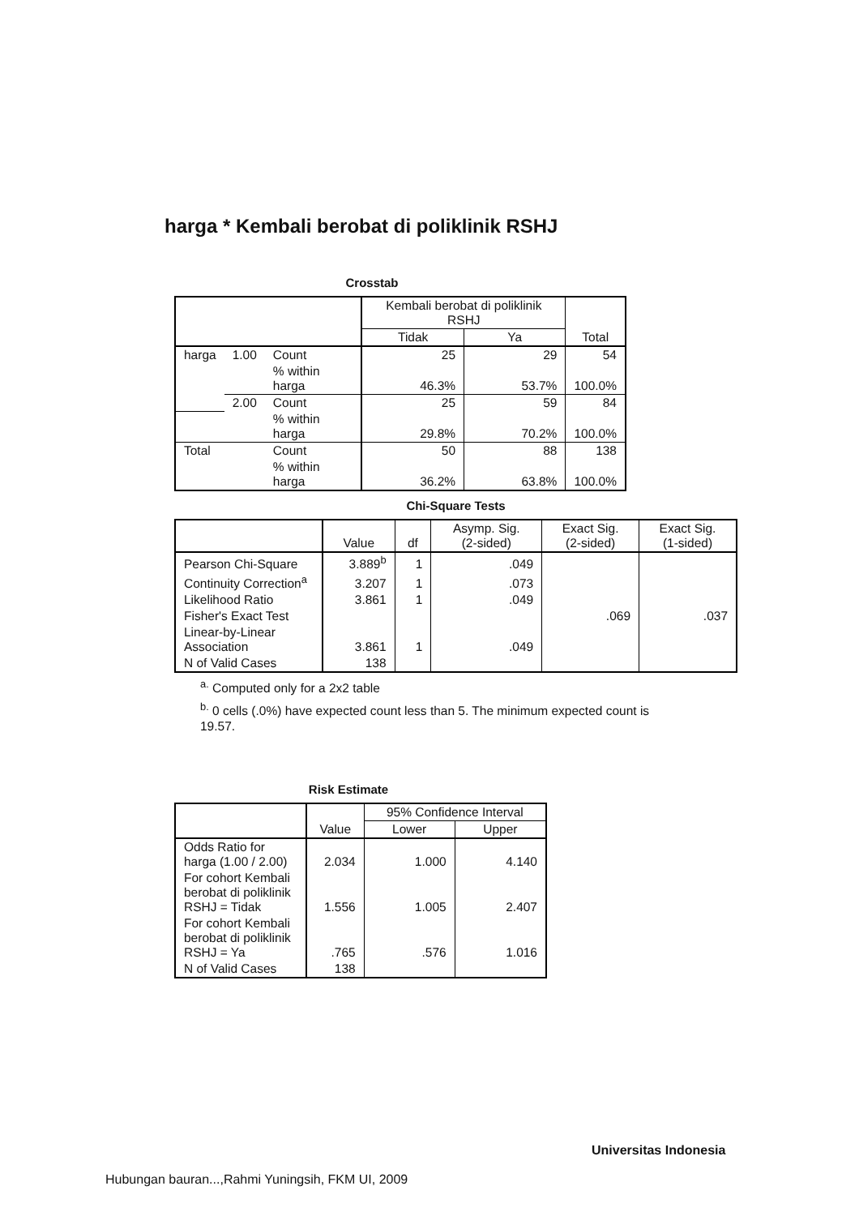harga * Kembali berobat di poliklinik RSHJ
Crosstab
| | | | Kembali berobat di poliklinik RSHJ | | Total |
| --- | --- | --- | --- | --- | --- |
| | | | Tidak | Ya | |
| harga | 1.00 | Count | 25 | 29 | 54 |
| | | % within harga | 46.3% | 53.7% | 100.0% |
| | 2.00 | Count | 25 | 59 | 84 |
| | | % within harga | 29.8% | 70.2% | 100.0% |
| Total | | Count | 50 | 88 | 138 |
| | | % within harga | 36.2% | 63.8% | 100.0% |
Chi-Square Tests
| | Value | df | Asymp. Sig. (2-sided) | Exact Sig. (2-sided) | Exact Sig. (1-sided) |
| --- | --- | --- | --- | --- | --- |
| Pearson Chi-Square | 3.889<sup>b</sup> | 1 | .049 | | |
| Continuity Correction<sup>a</sup> | 3.207 | 1 | .073 | | |
| Likelihood Ratio | 3.861 | 1 | .049 | | |
| Fisher's Exact Test | | | | .069 | .037 |
| Linear-by-Linear Association | 3.861 | 1 | .049 | | |
| N of Valid Cases | 138 | | | | |
<sup>a.</sup> Computed only for a 2x2 table
<sup>b.</sup> 0 cells (.0%) have expected count less than 5. The minimum expected count is 19.57.
Risk Estimate
| | Value | 95% Confidence Interval | |
| --- | --- | --- | --- |
| | | Lower | Upper |
| Odds Ratio for harga (1.00 / 2.00) | 2.034 | 1.000 | 4.140 |
| For cohort Kembali berobat di poliklinik RSHJ = Tidak | 1.556 | 1.005 | 2.407 |
| For cohort Kembali berobat di poliklinik RSHJ = Ya | .765 | .576 | 1.016 |
| N of Valid Cases | 138 | | |
Universitas Indonesia
Hubungan bauran...,Rahmi Yuningsih, FKM UI, 2009